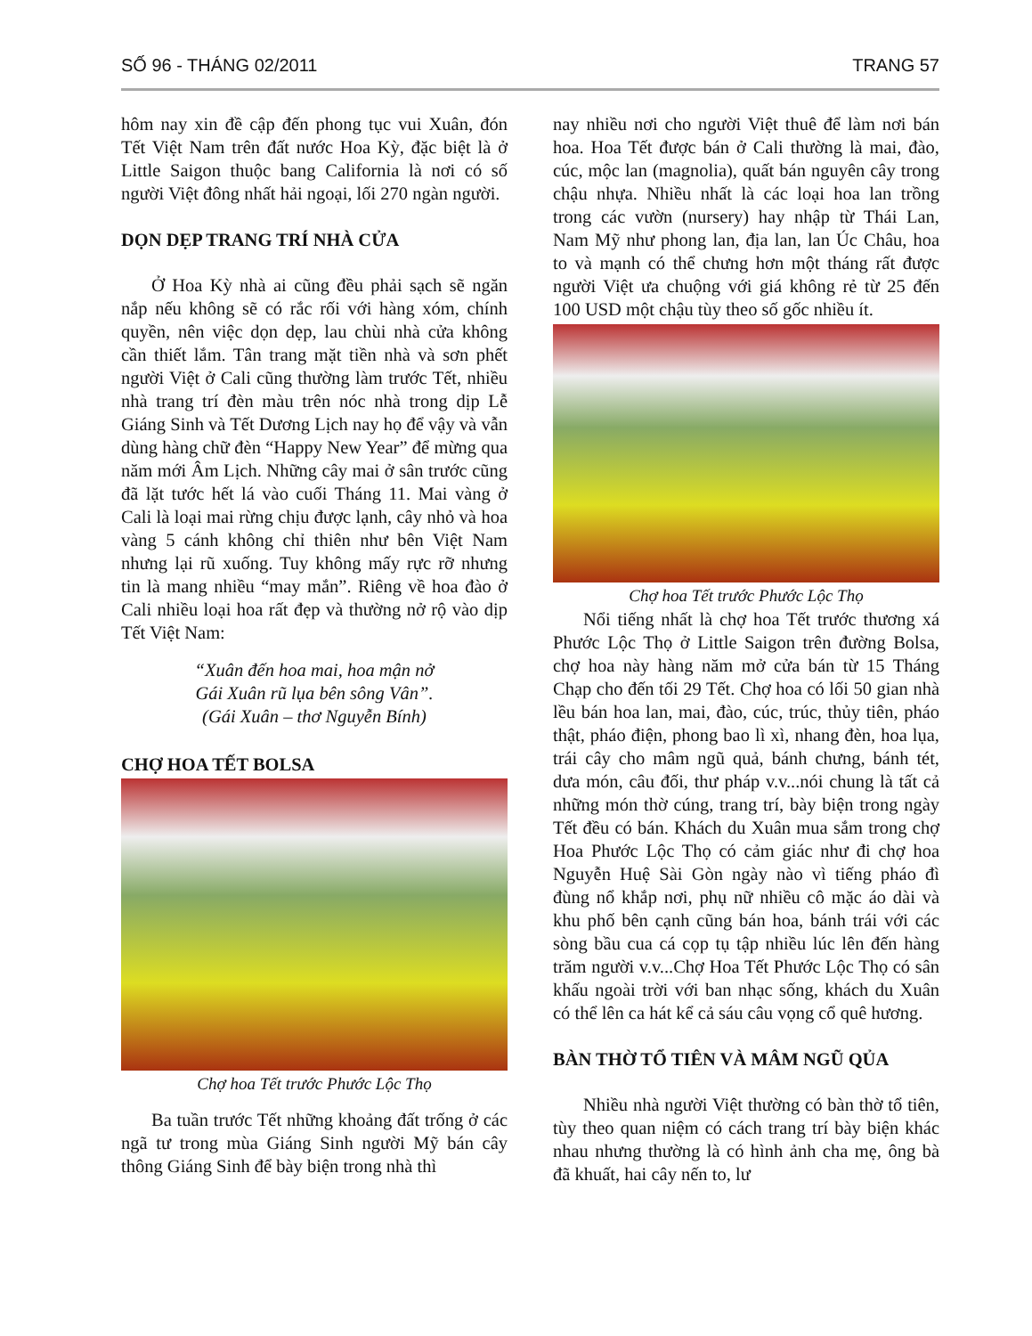SỐ 96 - THÁNG 02/2011 TRANG 57
hôm nay xin đề cập đến phong tục vui Xuân, đón Tết Việt Nam trên đất nước Hoa Kỳ, đặc biệt là ở Little Saigon thuộc bang California là nơi có số người Việt đông nhất hải ngoại, lối 270 ngàn người.
DỌN DẸP TRANG TRÍ NHÀ CỬA
Ở Hoa Kỳ nhà ai cũng đều phải sạch sẽ ngăn nắp nếu không sẽ có rắc rối với hàng xóm, chính quyền, nên việc dọn dẹp, lau chùi nhà cửa không cần thiết lắm. Tân trang mặt tiền nhà và sơn phết người Việt ở Cali cũng thường làm trước Tết, nhiều nhà trang trí đèn màu trên nóc nhà trong dịp Lễ Giáng Sinh và Tết Dương Lịch nay họ để vậy và vẫn dùng hàng chữ đèn “Happy New Year” để mừng qua năm mới Âm Lịch. Những cây mai ở sân trước cũng đã lặt tước hết lá vào cuối Tháng 11. Mai vàng ở Cali là loại mai rừng chịu được lạnh, cây nhỏ và hoa vàng 5 cánh không chỉ thiên như bên Việt Nam nhưng lại rũ xuống. Tuy không mấy rực rỡ nhưng tin là mang nhiều “may mắn”. Riêng về hoa đào ở Cali nhiều loại hoa rất đẹp và thường nở rộ vào dịp Tết Việt Nam:
“Xuân đến hoa mai, hoa mận nở
Gái Xuân rũ lụa bên sông Vân”.
(Gái Xuân – thơ Nguyễn Bính)
CHỢ HOA TẾT BOLSA
Chợ hoa Tết trước Phước Lộc Thọ
Ba tuần trước Tết những khoảng đất trống ở các ngã tư trong mùa Giáng Sinh người Mỹ bán cây thông Giáng Sinh để bày biện trong nhà thì
nay nhiều nơi cho người Việt thuê để làm nơi bán hoa. Hoa Tết được bán ở Cali thường là mai, đào, cúc, mộc lan (magnolia), quất bán nguyên cây trong chậu nhựa. Nhiều nhất là các loại hoa lan trồng trong các vườn (nursery) hay nhập từ Thái Lan, Nam Mỹ như phong lan, địa lan, lan Úc Châu, hoa to và mạnh có thể chưng hơn một tháng rất được người Việt ưa chuộng với giá không rẻ từ 25 đến 100 USD một chậu tùy theo số gốc nhiều ít.
Chợ hoa Tết trước Phước Lộc Thọ
Nổi tiếng nhất là chợ hoa Tết trước thương xá Phước Lộc Thọ ở Little Saigon trên đường Bolsa, chợ hoa này hàng năm mở cửa bán từ 15 Tháng Chạp cho đến tối 29 Tết. Chợ hoa có lối 50 gian nhà lều bán hoa lan, mai, đào, cúc, trúc, thủy tiên, pháo thật, pháo điện, phong bao lì xì, nhang đèn, hoa lụa, trái cây cho mâm ngũ quả, bánh chưng, bánh tét, dưa món, câu đối, thư pháp v.v...nói chung là tất cả những món thờ cúng, trang trí, bày biện trong ngày Tết đều có bán. Khách du Xuân mua sắm trong chợ Hoa Phước Lộc Thọ có cảm giác như đi chợ hoa Nguyễn Huệ Sài Gòn ngày nào vì tiếng pháo đì đùng nổ khắp nơi, phụ nữ nhiều cô mặc áo dài và khu phố bên cạnh cũng bán hoa, bánh trái với các sòng bầu cua cá cọp tụ tập nhiều lúc lên đến hàng trăm người v.v...Chợ Hoa Tết Phước Lộc Thọ có sân khấu ngoài trời với ban nhạc sống, khách du Xuân có thể lên ca hát kể cả sáu câu vọng cổ quê hương.
BÀN THỜ TỔ TIÊN VÀ MÂM NGŨ QỦA
Nhiều nhà người Việt thường có bàn thờ tổ tiên, tùy theo quan niệm có cách trang trí bày biện khác nhau nhưng thường là có hình ảnh cha mẹ, ông bà đã khuất, hai cây nến to, lư